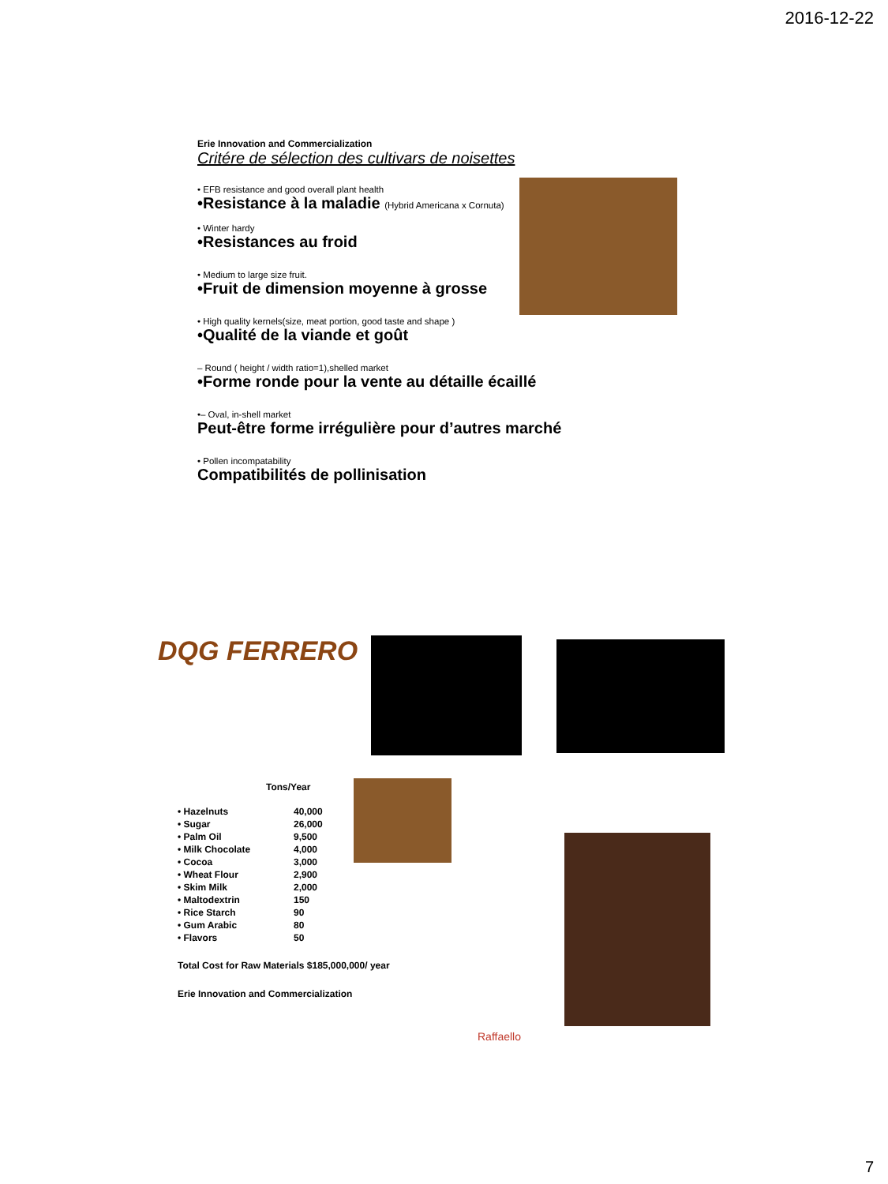2016-12-22
Erie Innovation and Commercialization
Critére de sélection des cultivars de noisettes
• EFB resistance and good overall plant health
•Resistance à la maladie (Hybrid Americana x Cornuta)
• Winter hardy
•Resistances au froid
• Medium to large size fruit.
•Fruit de dimension moyenne à grosse
• High quality kernels(size, meat portion, good taste and shape )
•Qualité de la viande et goût
– Round ( height / width ratio=1),shelled market
•Forme ronde pour la vente au détaille écaillé
•– Oval, in-shell market
Peut-être forme irrégulière pour d’autres marché
• Pollen incompatability
Compatibilités de pollinisation
DQG FERRERO
Tons/Year
| • Hazelnuts | 40,000 |
| • Sugar | 26,000 |
| • Palm Oil | 9,500 |
| • Milk Chocolate | 4,000 |
| • Cocoa | 3,000 |
| • Wheat Flour | 2,900 |
| • Skim Milk | 2,000 |
| • Maltodextrin | 150 |
| • Rice Starch | 90 |
| • Gum Arabic | 80 |
| • Flavors | 50 |
Total Cost for Raw Materials $185,000,000/ year
Erie Innovation and Commercialization
Raffaello
7